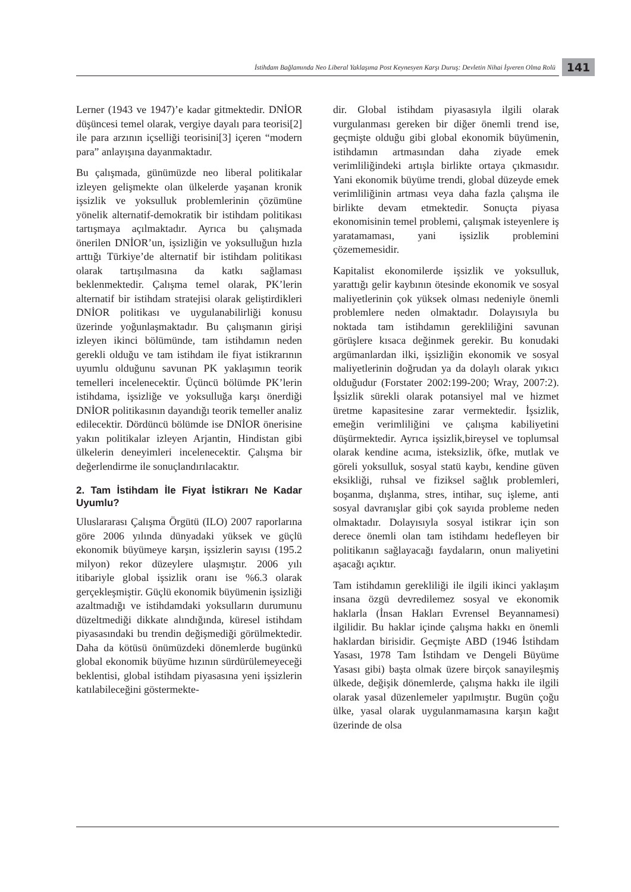İstihdam Bağlamında Neo Liberal Yaklaşıma Post Keynesyen Karşı Duruş: Devletin Nihai İşveren Olma Rolü
141
Lerner (1943 ve 1947)’e kadar gitmektedir. DNİOR düşüncesi temel olarak, vergiye dayalı para teorisi[2] ile para arzının içselliği teorisini[3] içeren “modern para” anlayışına dayanmaktadır.
Bu çalışmada, günümüzde neo liberal politikalar izleyen gelişmekte olan ülkelerde yaşanan kronik işsizlik ve yoksulluk problemlerinin çözümüne yönelik alternatif-demokratik bir istihdam politikası tartışmaya açılmaktadır. Ayrıca bu çalışmada önerilen DNİOR’un, işsizliğin ve yoksulluğun hızla arttığı Türkiye’de alternatif bir istihdam politikası olarak tartışılmasına da katkı sağlaması beklenmektedir. Çalışma temel olarak, PK’lerin alternatif bir istihdam stratejisi olarak geliştirdikleri DNİOR politikası ve uygulanabilirliği konusu üzerinde yoğunlaşmaktadır. Bu çalışmanın girişi izleyen ikinci bölümünde, tam istihdamın neden gerekli olduğu ve tam istihdam ile fiyat istikrarının uyumlu olduğunu savunan PK yaklaşımın teorik temelleri incelenecektir. Üçüncü bölümde PK’lerin istihdama, işsizliğe ve yoksulluğa karşı önerdiği DNİOR politikasının dayandığı teorik temeller analiz edilecektir. Dördüncü bölümde ise DNİOR önerisine yakın politikalar izleyen Arjantin, Hindistan gibi ülkelerin deneyimleri incelenecektir. Çalışma bir değerlendirme ile sonuçlandırılacaktır.
2. Tam İstihdam İle Fiyat İstikrarı Ne Kadar Uyumlu?
Uluslararası Çalışma Örgütü (ILO) 2007 raporlarına göre 2006 yılında dünyadaki yüksek ve güçlü ekonomik büyümeye karşın, işsizlerin sayısı (195.2 milyon) rekor düzeylere ulaşmıştır. 2006 yılı itibariyle global işsizlik oranı ise %6.3 olarak gerçekleşmiştir. Güçlü ekonomik büyümenin işsizliği azaltmadığı ve istihdamdaki yoksulların durumunu düzeltmediği dikkate alındığında, küresel istihdam piyasasındaki bu trendin değişmediği görülmektedir. Daha da kötüsü önümüzdeki dönemlerde bugünkü global ekonomik büyüme hızının sürdürülemeyeceği beklentisi, global istihdam piyasasına yeni işsizlerin katılabileceğini göstermekte-
dir. Global istihdam piyasasıyla ilgili olarak vurgulanması gereken bir diğer önemli trend ise, geçmişte olduğu gibi global ekonomik büyümenin, istihdamın artmasından daha ziyade emek verimliliğindeki artışla birlikte ortaya çıkmasıdır. Yani ekonomik büyüme trendi, global düzeyde emek verimliliğinin artması veya daha fazla çalışma ile birlikte devam etmektedir. Sonuçta piyasa ekonomisinin temel problemi, çalışmak isteyenlere iş yaratamaması, yani işsizlik problemini çözememesidir.
Kapitalist ekonomilerde işsizlik ve yoksulluk, yarattığı gelir kaybının ötesinde ekonomik ve sosyal maliyetlerinin çok yüksek olması nedeniyle önemli problemlere neden olmaktadır. Dolayısıyla bu noktada tam istihdamın gerekliliğini savunan görüşlere kısaca değinmek gerekir. Bu konudaki argümanlardan ilki, işsizliğin ekonomik ve sosyal maliyetlerinin doğrudan ya da dolaylı olarak yıkıcı olduğudur (Forstater 2002:199-200; Wray, 2007:2). İşsizlik sürekli olarak potansiyel mal ve hizmet üretme kapasitesine zarar vermektedir. İşsizlik, emeğin verimliliğini ve çalışma kabiliyetini düşürmektedir. Ayrıca işsizlik,bireysel ve toplumsal olarak kendine acıma, isteksizlik, öfke, mutlak ve göreli yoksulluk, sosyal statü kaybı, kendine güven eksikliği, ruhsal ve fiziksel sağlık problemleri, boşanma, dışlanma, stres, intihar, suç işleme, anti sosyal davranışlar gibi çok sayıda probleme neden olmaktadır. Dolayısıyla sosyal istikrar için son derece önemli olan tam istihdamı hedefleyen bir politikanın sağlayacağı faydaların, onun maliyetini aşacağı açıktır.
Tam istihdamın gerekliliği ile ilgili ikinci yaklaşım insana özgü devredilemez sosyal ve ekonomik haklarla (İnsan Hakları Evrensel Beyannamesi) ilgilidir. Bu haklar içinde çalışma hakkı en önemli haklardan birisidir. Geçmişte ABD (1946 İstihdam Yasası, 1978 Tam İstihdam ve Dengeli Büyüme Yasası gibi) başta olmak üzere birçok sanayileşmiş ülkede, değişik dönemlerde, çalışma hakkı ile ilgili olarak yasal düzenlemeler yapılmıştır. Bugün çoğu ülke, yasal olarak uygulanmamasına karşın kağıt üzerinde de olsa